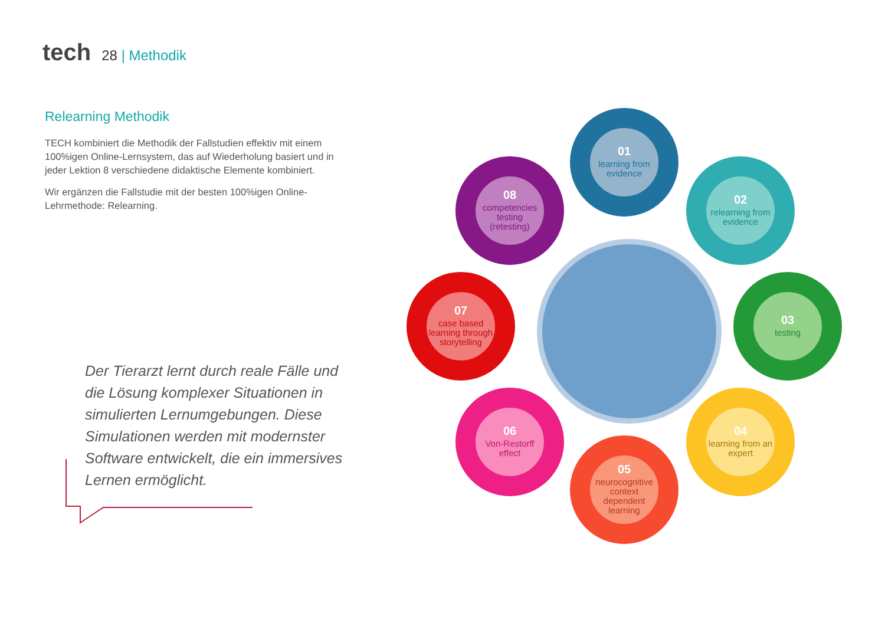tech 28 | Methodik
Relearning Methodik
TECH kombiniert die Methodik der Fallstudien effektiv mit einem 100%igen Online-Lernsystem, das auf Wiederholung basiert und in jeder Lektion 8 verschiedene didaktische Elemente kombiniert.
Wir ergänzen die Fallstudie mit der besten 100%igen Online-Lehrmethode: Relearning.
Der Tierarzt lernt durch reale Fälle und die Lösung komplexer Situationen in simulierten Lernumgebungen. Diese Simulationen werden mit modernster Software entwickelt, die ein immersives Lernen ermöglicht.
01
learning from evidence
02
relearning from evidence
03
testing
04
learning from an expert
05
neurocognitive context dependent learning
06
Von-Restorff effect
07
case based learning through storytelling
08
competencies testing (retesting)